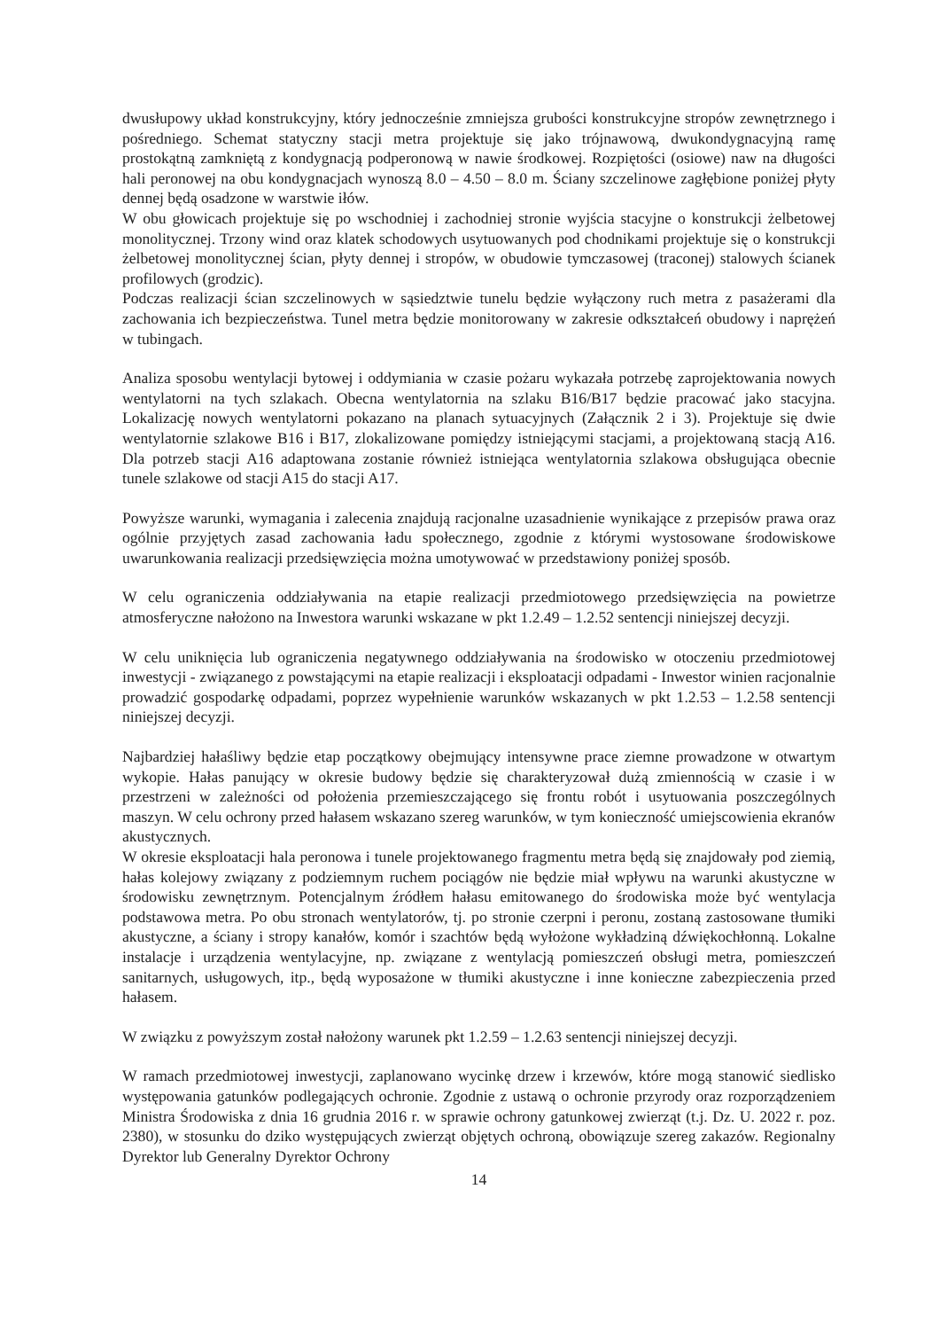dwusłupowy układ konstrukcyjny, który jednocześnie zmniejsza grubości konstrukcyjne stropów zewnętrznego i pośredniego. Schemat statyczny stacji metra projektuje się jako trójnawową, dwukondygnacyjną ramę prostokątną zamkniętą z kondygnacją podperonową w nawie środkowej. Rozpiętości (osiowe) naw na długości hali peronowej na obu kondygnacjach wynoszą 8.0 – 4.50 – 8.0 m. Ściany szczelinowe zagłębione poniżej płyty dennej będą osadzone w warstwie iłów.
W obu głowicach projektuje się po wschodniej i zachodniej stronie wyjścia stacyjne o konstrukcji żelbetowej monolitycznej. Trzony wind oraz klatek schodowych usytuowanych pod chodnikami projektuje się o konstrukcji żelbetowej monolitycznej ścian, płyty dennej i stropów, w obudowie tymczasowej (traconej) stalowych ścianek profilowych (grodzic).
Podczas realizacji ścian szczelinowych w sąsiedztwie tunelu będzie wyłączony ruch metra z pasażerami dla zachowania ich bezpieczeństwa. Tunel metra będzie monitorowany w zakresie odkształceń obudowy i naprężeń w tubingach.
Analiza sposobu wentylacji bytowej i oddymiania w czasie pożaru wykazała potrzebę zaprojektowania nowych wentylatorni na tych szlakach. Obecna wentylatornia na szlaku B16/B17 będzie pracować jako stacyjna. Lokalizację nowych wentylatorni pokazano na planach sytuacyjnych (Załącznik 2 i 3). Projektuje się dwie wentylatornie szlakowe B16 i B17, zlokalizowane pomiędzy istniejącymi stacjami, a projektowaną stacją A16. Dla potrzeb stacji A16 adaptowana zostanie również istniejąca wentylatornia szlakowa obsługująca obecnie tunele szlakowe od stacji A15 do stacji A17.
Powyższe warunki, wymagania i zalecenia znajdują racjonalne uzasadnienie wynikające z przepisów prawa oraz ogólnie przyjętych zasad zachowania ładu społecznego, zgodnie z którymi wystosowane środowiskowe uwarunkowania realizacji przedsięwzięcia można umotywować w przedstawiony poniżej sposób.
W celu ograniczenia oddziaływania na etapie realizacji przedmiotowego przedsięwzięcia na powietrze atmosferyczne nałożono na Inwestora warunki wskazane w pkt 1.2.49 – 1.2.52 sentencji niniejszej decyzji.
W celu uniknięcia lub ograniczenia negatywnego oddziaływania na środowisko w otoczeniu przedmiotowej inwestycji - związanego z powstającymi na etapie realizacji i eksploatacji odpadami - Inwestor winien racjonalnie prowadzić gospodarkę odpadami, poprzez wypełnienie warunków wskazanych w pkt 1.2.53 – 1.2.58 sentencji niniejszej decyzji.
Najbardziej hałaśliwy będzie etap początkowy obejmujący intensywne prace ziemne prowadzone w otwartym wykopie. Hałas panujący w okresie budowy będzie się charakteryzował dużą zmiennością w czasie i w przestrzeni w zależności od położenia przemieszczającego się frontu robót i usytuowania poszczególnych maszyn. W celu ochrony przed hałasem wskazano szereg warunków, w tym konieczność umiejscowienia ekranów akustycznych.
W okresie eksploatacji hala peronowa i tunele projektowanego fragmentu metra będą się znajdowały pod ziemią, hałas kolejowy związany z podziemnym ruchem pociągów nie będzie miał wpływu na warunki akustyczne w środowisku zewnętrznym. Potencjalnym źródłem hałasu emitowanego do środowiska może być wentylacja podstawowa metra. Po obu stronach wentylatorów, tj. po stronie czerpni i peronu, zostaną zastosowane tłumiki akustyczne, a ściany i stropy kanałów, komór i szachtów będą wyłożone wykładziną dźwiękochłonną. Lokalne instalacje i urządzenia wentylacyjne, np. związane z wentylacją pomieszczeń obsługi metra, pomieszczeń sanitarnych, usługowych, itp., będą wyposażone w tłumiki akustyczne i inne konieczne zabezpieczenia przed hałasem.
W związku z powyższym został nałożony warunek pkt 1.2.59 – 1.2.63 sentencji niniejszej decyzji.
W ramach przedmiotowej inwestycji, zaplanowano wycinkę drzew i krzewów, które mogą stanowić siedlisko występowania gatunków podlegających ochronie. Zgodnie z ustawą o ochronie przyrody oraz rozporządzeniem Ministra Środowiska z dnia 16 grudnia 2016 r. w sprawie ochrony gatunkowej zwierząt (t.j. Dz. U. 2022 r. poz. 2380), w stosunku do dziko występujących zwierząt objętych ochroną, obowiązuje szereg zakazów. Regionalny Dyrektor lub Generalny Dyrektor Ochrony
14